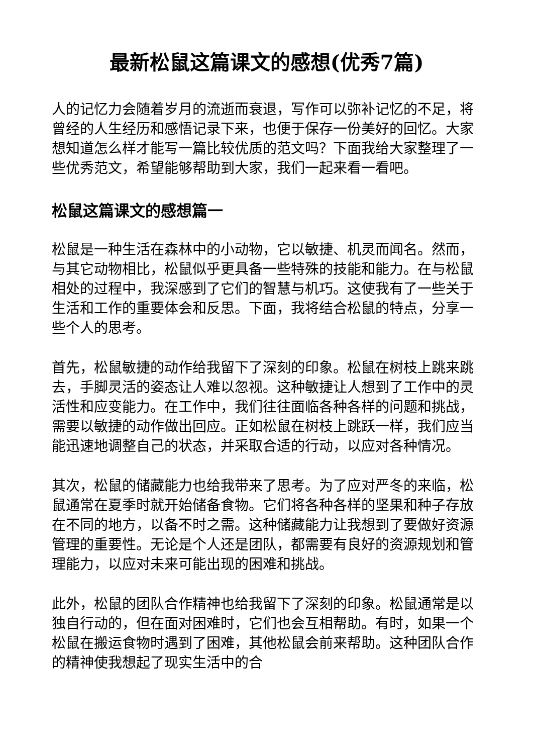最新松鼠这篇课文的感想(优秀7篇)
人的记忆力会随着岁月的流逝而衰退，写作可以弥补记忆的不足，将曾经的人生经历和感悟记录下来，也便于保存一份美好的回忆。大家想知道怎么样才能写一篇比较优质的范文吗？下面我给大家整理了一些优秀范文，希望能够帮助到大家，我们一起来看一看吧。
松鼠这篇课文的感想篇一
松鼠是一种生活在森林中的小动物，它以敏捷、机灵而闻名。然而，与其它动物相比，松鼠似乎更具备一些特殊的技能和能力。在与松鼠相处的过程中，我深感到了它们的智慧与机巧。这使我有了一些关于生活和工作的重要体会和反思。下面，我将结合松鼠的特点，分享一些个人的思考。
首先，松鼠敏捷的动作给我留下了深刻的印象。松鼠在树枝上跳来跳去，手脚灵活的姿态让人难以忽视。这种敏捷让人想到了工作中的灵活性和应变能力。在工作中，我们往往面临各种各样的问题和挑战，需要以敏捷的动作做出回应。正如松鼠在树枝上跳跃一样，我们应当能迅速地调整自己的状态，并采取合适的行动，以应对各种情况。
其次，松鼠的储藏能力也给我带来了思考。为了应对严冬的来临，松鼠通常在夏季时就开始储备食物。它们将各种各样的坚果和种子存放在不同的地方，以备不时之需。这种储藏能力让我想到了要做好资源管理的重要性。无论是个人还是团队，都需要有良好的资源规划和管理能力，以应对未来可能出现的困难和挑战。
此外，松鼠的团队合作精神也给我留下了深刻的印象。松鼠通常是以独自行动的，但在面对困难时，它们也会互相帮助。有时，如果一个松鼠在搬运食物时遇到了困难，其他松鼠会前来帮助。这种团队合作的精神使我想起了现实生活中的合